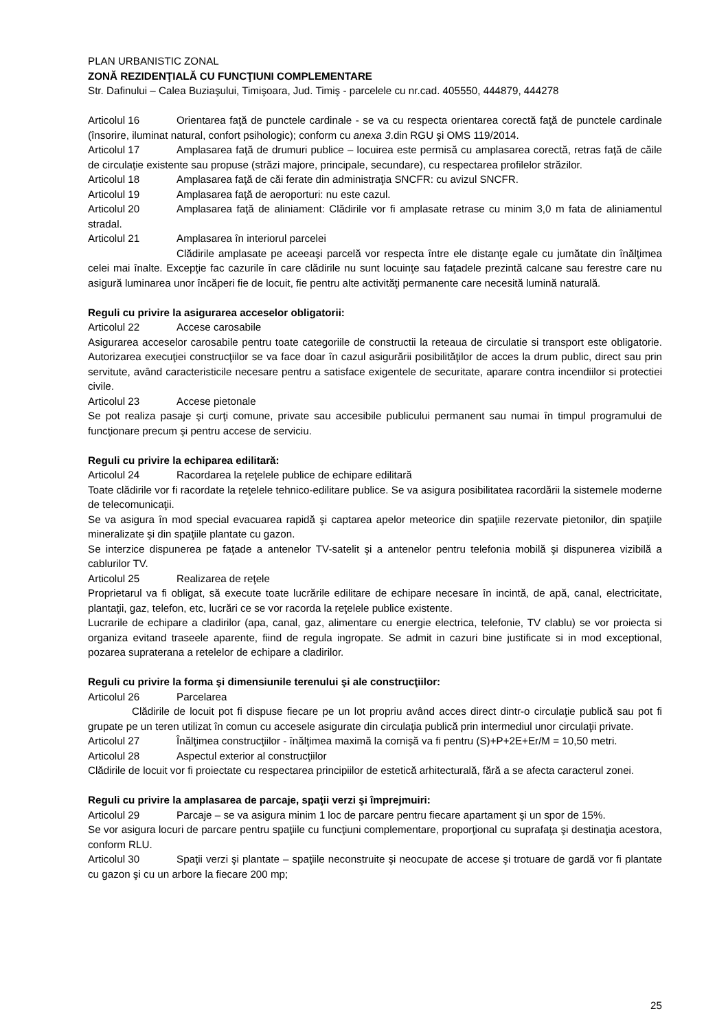PLAN URBANISTIC ZONAL
ZONĂ REZIDENŢIALĂ CU FUNCŢIUNI COMPLEMENTARE
Str. Dafinului – Calea Buziaşului, Timişoara, Jud. Timiş - parcelele cu nr.cad. 405550, 444879, 444278
Articolul 16 Orientarea faţă de punctele cardinale - se va cu respecta orientarea corectă faţă de punctele cardinale (însorire, iluminat natural, confort psihologic); conform cu anexa 3.din RGU şi OMS 119/2014.
Articolul 17 Amplasarea faţă de drumuri publice – locuirea este permisă cu amplasarea corectă, retras faţă de căile de circulaţie existente sau propuse (străzi majore, principale, secundare), cu respectarea profilelor străzilor.
Articolul 18 Amplasarea faţă de căi ferate din administraţia SNCFR: cu avizul SNCFR.
Articolul 19 Amplasarea faţă de aeroporturi: nu este cazul.
Articolul 20 Amplasarea faţă de aliniament: Clădirile vor fi amplasate retrase cu minim 3,0 m fata de aliniamentul stradal.
Articolul 21 Amplasarea în interiorul parcelei
Clădirile amplasate pe aceeaşi parcelă vor respecta între ele distanţe egale cu jumătate din înălţimea celei mai înalte. Excepţie fac cazurile în care clădirile nu sunt locuinţe sau faţadele prezintă calcane sau ferestre care nu asigură luminarea unor încăperi fie de locuit, fie pentru alte activităţi permanente care necesită lumină naturală.
Reguli cu privire la asigurarea acceselor obligatorii:
Articolul 22 Accese carosabile
Asigurarea acceselor carosabile pentru toate categoriile de constructii la reteaua de circulatie si transport este obligatorie. Autorizarea execuţiei construcţiilor se va face doar în cazul asigurării posibilităţilor de acces la drum public, direct sau prin servitute, având caracteristicile necesare pentru a satisface exigentele de securitate, aparare contra incendiilor si protectiei civile.
Articolul 23 Accese pietonale
Se pot realiza pasaje şi curţi comune, private sau accesibile publicului permanent sau numai în timpul programului de funcţionare precum şi pentru accese de serviciu.
Reguli cu privire la echiparea edilitară:
Articolul 24 Racordarea la reţelele publice de echipare edilitară
Toate clădirile vor fi racordate la reţelele tehnico-edilitare publice. Se va asigura posibilitatea racordării la sistemele moderne de telecomunicaţii.
Se va asigura în mod special evacuarea rapidă şi captarea apelor meteorice din spaţiile rezervate pietonilor, din spaţiile mineralizate şi din spaţiile plantate cu gazon.
Se interzice dispunerea pe faţade a antenelor TV-satelit şi a antenelor pentru telefonia mobilă şi dispunerea vizibilă a cablurilor TV.
Articolul 25 Realizarea de reţele
Proprietarul va fi obligat, să execute toate lucrările edilitare de echipare necesare în incintă, de apă, canal, electricitate, plantaţii, gaz, telefon, etc, lucrări ce se vor racorda la reţelele publice existente.
Lucrarile de echipare a cladirilor (apa, canal, gaz, alimentare cu energie electrica, telefonie, TV clablu) se vor proiecta si organiza evitand traseele aparente, fiind de regula ingropate. Se admit in cazuri bine justificate si in mod exceptional, pozarea supraterana a retelelor de echipare a cladirilor.
Reguli cu privire la forma şi dimensiunile terenului şi ale construcţiilor:
Articolul 26 Parcelarea
Clădirile de locuit pot fi dispuse fiecare pe un lot propriu având acces direct dintr-o circulaţie publică sau pot fi grupate pe un teren utilizat în comun cu accesele asigurate din circulaţia publică prin intermediul unor circulaţii private.
Articolul 27 Înălţimea construcţiilor - înălţimea maximă la cornişă va fi pentru (S)+P+2E+Er/M = 10,50 metri.
Articolul 28 Aspectul exterior al construcţiilor
Clădirile de locuit vor fi proiectate cu respectarea principiilor de estetică arhitecturală, fără a se afecta caracterul zonei.
Reguli cu privire la amplasarea de parcaje, spaţii verzi şi împrejmuiri:
Articolul 29 Parcaje – se va asigura minim 1 loc de parcare pentru fiecare apartament şi un spor de 15%.
Se vor asigura locuri de parcare pentru spaţiile cu funcţiuni complementare, proporţional cu suprafaţa şi destinaţia acestora, conform RLU.
Articolul 30 Spaţii verzi şi plantate – spaţiile neconstruite şi neocupate de accese şi trotuare de gardă vor fi plantate cu gazon şi cu un arbore la fiecare 200 mp;
25